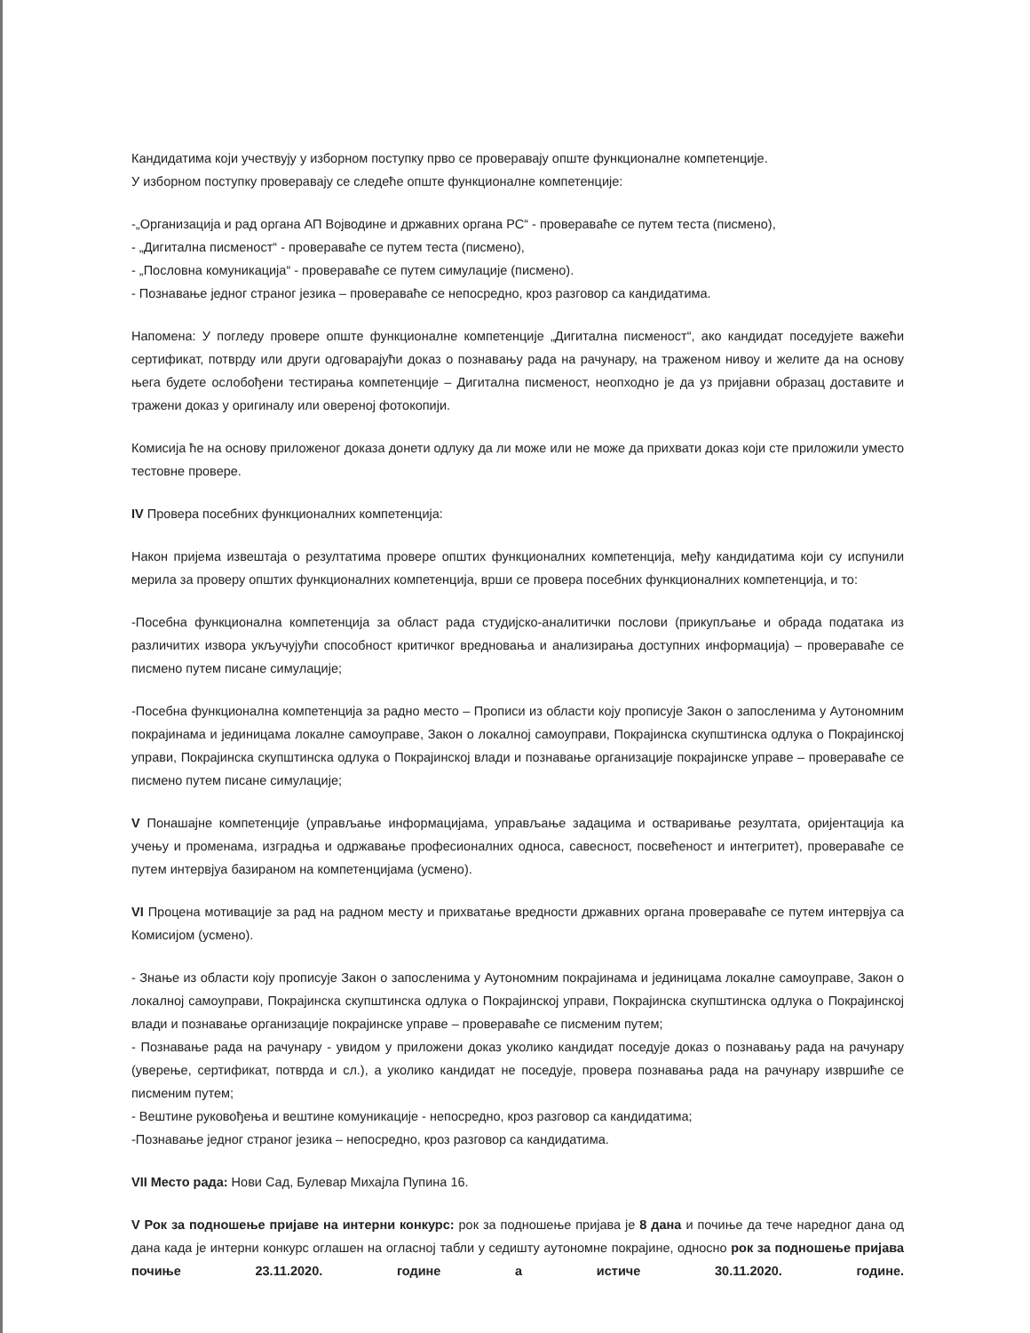Кандидатима који учествују у изборном поступку прво се проверавају опште функционалне компетенције.
У изборном поступку проверавају се следеће опште функционалне компетенције:
-„Организација и рад органа АП Војводине и државних органа РС“ - провераваће се путем теста (писмено),
- „Дигитална писменост“ - провераваће се путем теста (писмено),
- „Пословна комуникација“ - провераваће се путем симулације (писмено).
- Познавање једног страног језика – провераваће се непосредно, кроз разговор са кандидатима.
Напомена: У погледу провере опште функционалне компетенције „Дигитална писменост“, ако кандидат поседујете важећи сертификат, потврду или други одговарајући доказ о познавању рада на рачунару, на траженом нивоу и желите да на основу њега будете ослобођени тестирања компетенције – Дигитална писменост, неопходно је да уз пријавни образац доставите и тражени доказ у оригиналу или овереној фотокопији.
Комисија ће на основу приложеног доказа донети одлуку да ли може или не може да прихвати доказ који сте приложили уместо тестовне провере.
IV Провера посебних функционалних компетенција:
Након пријема извештаја о резултатима провере општих функционалних компетенција, међу кандидатима који су испунили мерила за проверу општих функционалних компетенција, врши се провера посебних функционалних компетенција, и то:
-Посебна функционална компетенција за област рада студијско-аналитички послови (прикупљање и обрада података из различитих извора укључујући способност критичког вредновања и анализирања доступних информација) – провераваће се писмено путем писане симулације;
-Посебна функционална компетенција за радно место – Прописи из области коју прописује Закон о запосленима у Аутономним покрајинама и јединицама локалне самоуправе, Закон о локалној самоуправи, Покрајинска скупштинска одлука о Покрајинској управи, Покрајинска скупштинска одлука о Покрајинској влади и познавање организације покрајинске управе – провераваће се писмено путем писане симулације;
V Понашајне компетенције (управљање информацијама, управљање задацима и остваривање резултата, оријентација ка учењу и променама, изградња и одржавање професионалних односа, савесност, посвећеност и интегритет), провераваће се путем интервјуа базираном на компетенцијама (усмено).
VI Процена мотивације за рад на радном месту и прихватање вредности државних органа провераваће се путем интервјуа са Комисијом (усмено).
- Знање из области коју прописује Закон о запосленима у Аутономним покрајинама и јединицама локалне самоуправе, Закон о локалној самоуправи, Покрајинска скупштинска одлука о Покрајинској управи, Покрајинска скупштинска одлука о Покрајинској влади и познавање организације покрајинске управе – провераваће се писменим путем;
- Познавање рада на рачунару - увидом у приложени доказ уколико кандидат поседује доказ о познавању рада на рачунару (уверење, сертификат, потврда и сл.), а уколико кандидат не поседује, провера познавања рада на рачунару извршиће се писменим путем;
- Вештине руковођења и вештине комуникације - непосредно, кроз разговор са кандидатима;
-Познавање једног страног језика – непосредно, кроз разговор са кандидатима.
VII Место рада: Нови Сад, Булевар Михајла Пупина 16.
V Рок за подношење пријаве на интерни конкурс: рок за подношење пријава је 8 дана и почиње да тече наредног дана од дана када је интерни конкурс оглашен на огласној табли у седишту аутономне покрајине, односно рок за подношење пријава почиње 23.11.2020. године а истиче 30.11.2020. године.